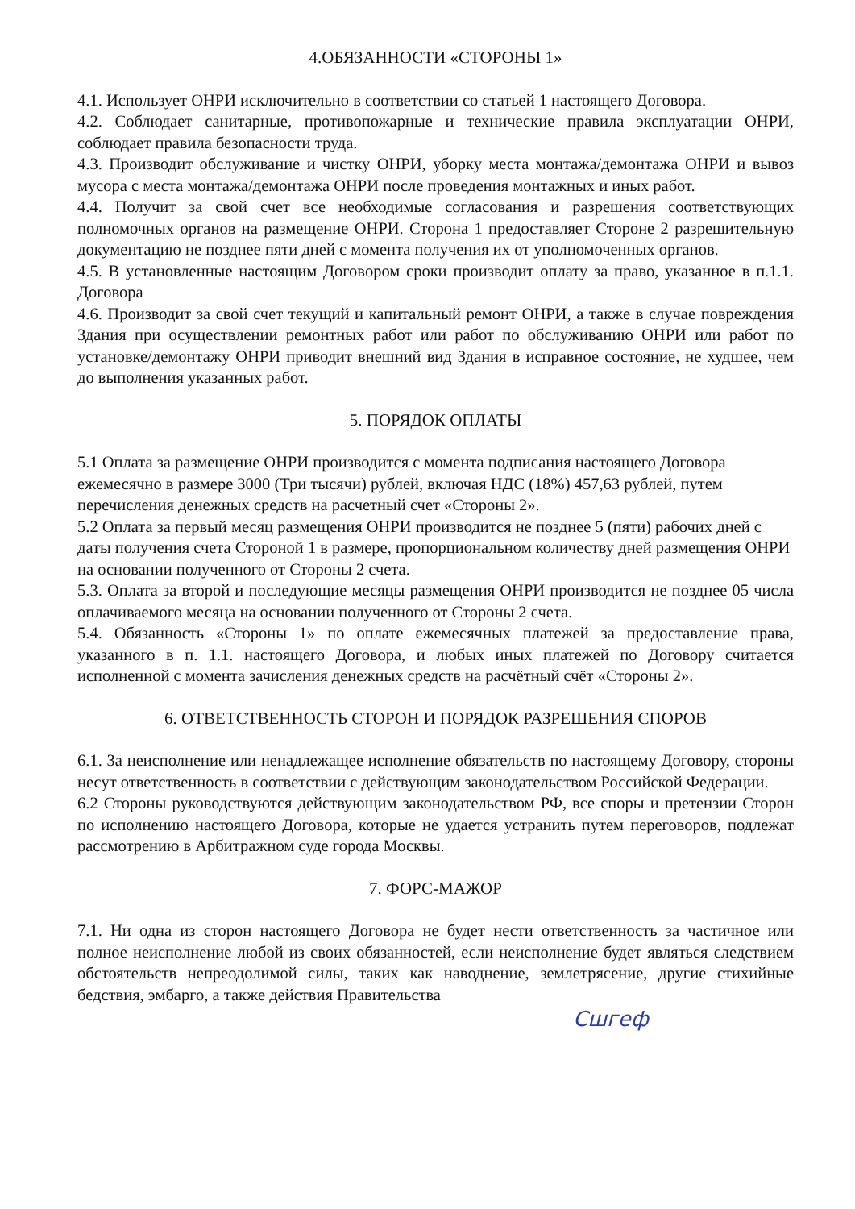4.ОБЯЗАННОСТИ «СТОРОНЫ 1»
4.1. Использует ОНРИ исключительно в соответствии со статьей 1 настоящего Договора.
4.2. Соблюдает санитарные, противопожарные и технические правила эксплуатации ОНРИ, соблюдает правила безопасности труда.
4.3. Производит обслуживание и чистку ОНРИ, уборку места монтажа/демонтажа ОНРИ и вывоз мусора с места монтажа/демонтажа ОНРИ после проведения монтажных и иных работ.
4.4. Получит за свой счет все необходимые согласования и разрешения соответствующих полномочных органов на размещение ОНРИ. Сторона 1 предоставляет Стороне 2 разрешительную документацию не позднее пяти дней с момента получения их от уполномоченных органов.
4.5. В установленные настоящим Договором сроки производит оплату за право, указанное в п.1.1. Договора
4.6. Производит за свой счет текущий и капитальный ремонт ОНРИ, а также в случае повреждения Здания при осуществлении ремонтных работ или работ по обслуживанию ОНРИ или работ по установке/демонтажу ОНРИ приводит внешний вид Здания в исправное состояние, не худшее, чем до выполнения указанных работ.
5. ПОРЯДОК ОПЛАТЫ
5.1 Оплата за размещение ОНРИ производится с момента подписания настоящего Договора ежемесячно в размере 3000 (Три тысячи) рублей, включая НДС (18%) 457,63 рублей, путем перечисления денежных средств на расчетный счет «Стороны 2».
5.2 Оплата за первый месяц размещения ОНРИ производится не позднее 5 (пяти) рабочих дней с даты получения счета Стороной 1 в размере, пропорциональном количеству дней размещения ОНРИ на основании полученного от Стороны 2 счета.
5.3. Оплата за второй и последующие месяцы размещения ОНРИ производится не позднее 05 числа оплачиваемого месяца на основании полученного от Стороны 2 счета.
5.4. Обязанность «Стороны 1» по оплате ежемесячных платежей за предоставление права, указанного в п. 1.1. настоящего Договора, и любых иных платежей по Договору считается исполненной с момента зачисления денежных средств на расчётный счёт «Стороны 2».
6. ОТВЕТСТВЕННОСТЬ СТОРОН И ПОРЯДОК РАЗРЕШЕНИЯ СПОРОВ
6.1. За неисполнение или ненадлежащее исполнение обязательств по настоящему Договору, стороны несут ответственность в соответствии с действующим законодательством Российской Федерации.
6.2 Стороны руководствуются действующим законодательством РФ, все споры и претензии Сторон по исполнению настоящего Договора, которые не удается устранить путем переговоров, подлежат рассмотрению в Арбитражном суде города Москвы.
7. ФОРС-МАЖОР
7.1. Ни одна из сторон настоящего Договора не будет нести ответственность за частичное или полное неисполнение любой из своих обязанностей, если неисполнение будет являться следствием обстоятельств непреодолимой силы, таких как наводнение, землетрясение, другие стихийные бедствия, эмбарго, а также действия Правительства
Сшгеф